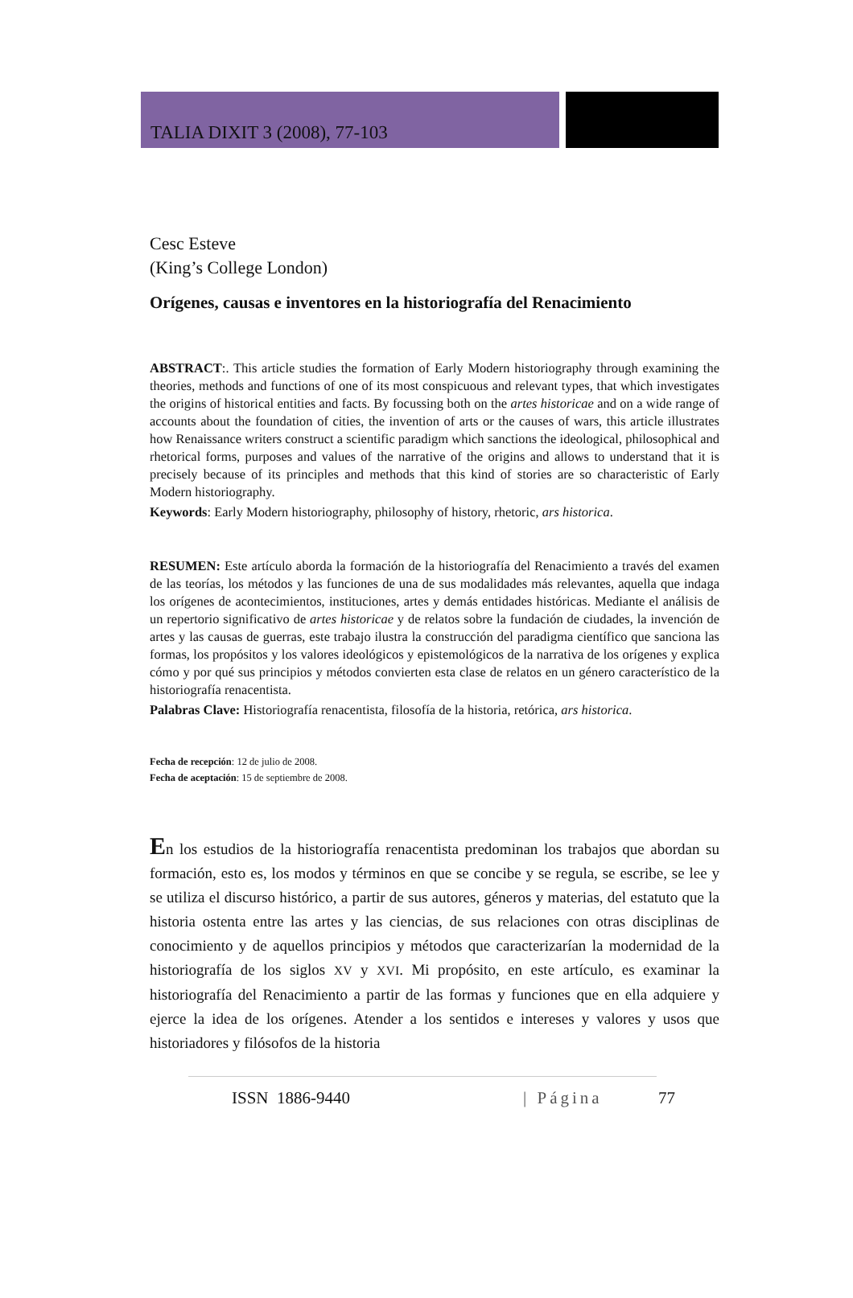TALIA DIXIT 3 (2008), 77-103
Cesc Esteve
(King’s College London)
Orígenes, causas e inventores en la historiografía del Renacimiento
ABSTRACT:. This article studies the formation of Early Modern historiography through examining the theories, methods and functions of one of its most conspicuous and relevant types, that which investigates the origins of historical entities and facts. By focussing both on the artes historicae and on a wide range of accounts about the foundation of cities, the invention of arts or the causes of wars, this article illustrates how Renaissance writers construct a scientific paradigm which sanctions the ideological, philosophical and rhetorical forms, purposes and values of the narrative of the origins and allows to understand that it is precisely because of its principles and methods that this kind of stories are so characteristic of Early Modern historiography.
Keywords: Early Modern historiography, philosophy of history, rhetoric, ars historica.
RESUMEN: Este artículo aborda la formación de la historiografía del Renacimiento a través del examen de las teorías, los métodos y las funciones de una de sus modalidades más relevantes, aquella que indaga los orígenes de acontecimientos, instituciones, artes y demás entidades históricas. Mediante el análisis de un repertorio significativo de artes historicae y de relatos sobre la fundación de ciudades, la invención de artes y las causas de guerras, este trabajo ilustra la construcción del paradigma científico que sanciona las formas, los propósitos y los valores ideológicos y epistemológicos de la narrativa de los orígenes y explica cómo y por qué sus principios y métodos convierten esta clase de relatos en un género característico de la historiografía renacentista.
Palabras Clave: Historiografía renacentista, filosofía de la historia, retórica, ars historica.
Fecha de recepción: 12 de julio de 2008.
Fecha de aceptación: 15 de septiembre de 2008.
En los estudios de la historiografía renacentista predominan los trabajos que abordan su formación, esto es, los modos y términos en que se concibe y se regula, se escribe, se lee y se utiliza el discurso histórico, a partir de sus autores, géneros y materias, del estatuto que la historia ostenta entre las artes y las ciencias, de sus relaciones con otras disciplinas de conocimiento y de aquellos principios y métodos que caracterizarían la modernidad de la historiografía de los siglos XV y XVI. Mi propósito, en este artículo, es examinar la historiografía del Renacimiento a partir de las formas y funciones que en ella adquiere y ejerce la idea de los orígenes. Atender a los sentidos e intereses y valores y usos que historiadores y filósofos de la historia
ISSN 1886-9440 | Página 77